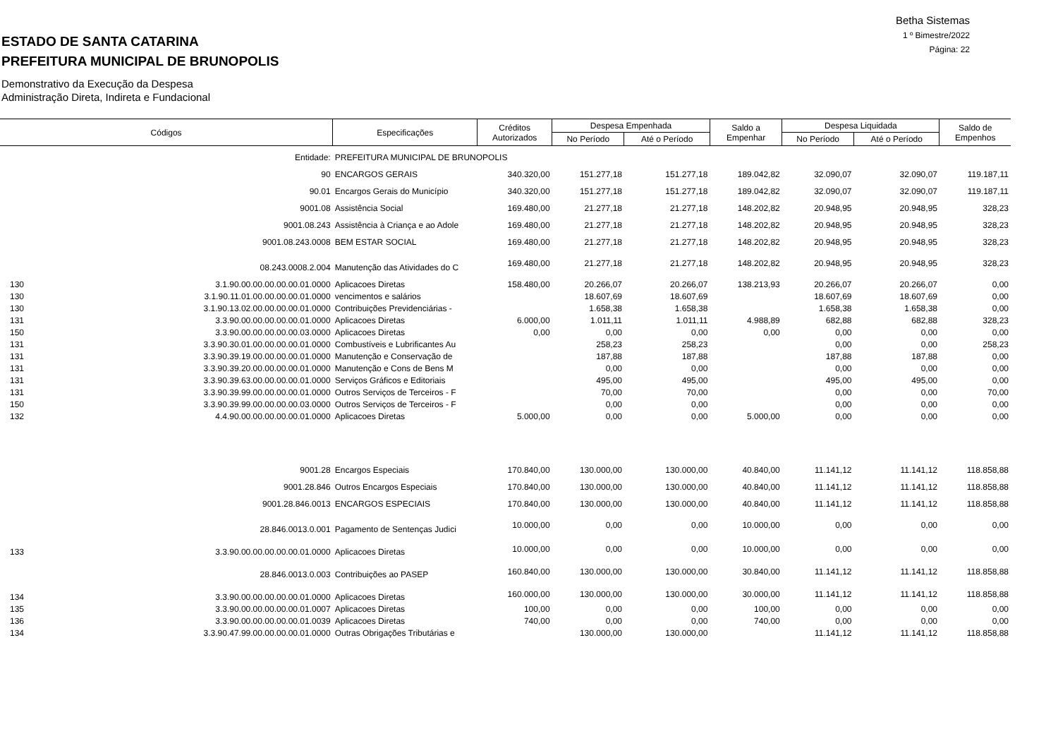Betha Sistemas
1 º Bimestre/2022
Página: 22
ESTADO DE SANTA CATARINA
PREFEITURA MUNICIPAL DE BRUNOPOLIS
Demonstrativo da Execução da Despesa
Administração Direta, Indireta e Fundacional
| Códigos | | Especificações | Créditos Autorizados | Despesa Empenhada | | Saldo a Empenhar | Despesa Liquidada | | Saldo de Empenhos |
| --- | --- | --- | --- | --- | --- | --- | --- | --- | --- |
| | | | | No Período | Até o Período | | No Período | Até o Período | |
| | Entidade: | PREFEITURA MUNICIPAL DE BRUNOPOLIS | | | | | | | |
| | 90 | ENCARGOS GERAIS | 340.320,00 | 151.277,18 | 151.277,18 | 189.042,82 | 32.090,07 | 32.090,07 | 119.187,11 |
| | 90.01 | Encargos Gerais do Município | 340.320,00 | 151.277,18 | 151.277,18 | 189.042,82 | 32.090,07 | 32.090,07 | 119.187,11 |
| | 9001.08 | Assistência Social | 169.480,00 | 21.277,18 | 21.277,18 | 148.202,82 | 20.948,95 | 20.948,95 | 328,23 |
| | 9001.08.243 | Assistência à Criança e ao Adole | 169.480,00 | 21.277,18 | 21.277,18 | 148.202,82 | 20.948,95 | 20.948,95 | 328,23 |
| | 9001.08.243.0008 | BEM ESTAR SOCIAL | 169.480,00 | 21.277,18 | 21.277,18 | 148.202,82 | 20.948,95 | 20.948,95 | 328,23 |
| | 08.243.0008.2.004 | Manutenção das Atividades do C | 169.480,00 | 21.277,18 | 21.277,18 | 148.202,82 | 20.948,95 | 20.948,95 | 328,23 |
| 130 | 3.1.90.00.00.00.00.00.01.0000 | Aplicacoes Diretas | 158.480,00 | 20.266,07 | 20.266,07 | 138.213,93 | 20.266,07 | 20.266,07 | 0,00 |
| 130 | 3.1.90.11.01.00.00.00.00.01.0000 | vencimentos e salários | | 18.607,69 | 18.607,69 | | 18.607,69 | 18.607,69 | 0,00 |
| 130 | 3.1.90.13.02.00.00.00.00.01.0000 | Contribuições Previdenciárias - | | 1.658,38 | 1.658,38 | | 1.658,38 | 1.658,38 | 0,00 |
| 131 | 3.3.90.00.00.00.00.00.01.0000 | Aplicacoes Diretas | 6.000,00 | 1.011,11 | 1.011,11 | 4.988,89 | 682,88 | 682,88 | 328,23 |
| 150 | 3.3.90.00.00.00.00.00.03.0000 | Aplicacoes Diretas | 0,00 | 0,00 | 0,00 | 0,00 | 0,00 | 0,00 | 0,00 |
| 131 | 3.3.90.30.01.00.00.00.00.01.0000 | Combustíveis e Lubrificantes Au | | 258,23 | 258,23 | | 0,00 | 0,00 | 258,23 |
| 131 | 3.3.90.39.19.00.00.00.00.01.0000 | Manutenção e Conservação de | | 187,88 | 187,88 | | 187,88 | 187,88 | 0,00 |
| 131 | 3.3.90.39.20.00.00.00.00.01.0000 | Manutenção e Cons de Bens M | | 0,00 | 0,00 | | 0,00 | 0,00 | 0,00 |
| 131 | 3.3.90.39.63.00.00.00.00.01.0000 | Serviços Gráficos e Editoriais | | 495,00 | 495,00 | | 495,00 | 495,00 | 0,00 |
| 131 | 3.3.90.39.99.00.00.00.00.01.0000 | Outros Serviços de Terceiros - F | | 70,00 | 70,00 | | 0,00 | 0,00 | 70,00 |
| 150 | 3.3.90.39.99.00.00.00.00.03.0000 | Outros Serviços de Terceiros - F | | 0,00 | 0,00 | | 0,00 | 0,00 | 0,00 |
| 132 | 4.4.90.00.00.00.00.00.01.0000 | Aplicacoes Diretas | 5.000,00 | 0,00 | 0,00 | 5.000,00 | 0,00 | 0,00 | 0,00 |
| | 9001.28 | Encargos Especiais | 170.840,00 | 130.000,00 | 130.000,00 | 40.840,00 | 11.141,12 | 11.141,12 | 118.858,88 |
| | 9001.28.846 | Outros Encargos Especiais | 170.840,00 | 130.000,00 | 130.000,00 | 40.840,00 | 11.141,12 | 11.141,12 | 118.858,88 |
| | 9001.28.846.0013 | ENCARGOS ESPECIAIS | 170.840,00 | 130.000,00 | 130.000,00 | 40.840,00 | 11.141,12 | 11.141,12 | 118.858,88 |
| | 28.846.0013.0.001 | Pagamento de Sentenças Judici | 10.000,00 | 0,00 | 0,00 | 10.000,00 | 0,00 | 0,00 | 0,00 |
| 133 | 3.3.90.00.00.00.00.00.01.0000 | Aplicacoes Diretas | 10.000,00 | 0,00 | 0,00 | 10.000,00 | 0,00 | 0,00 | 0,00 |
| | 28.846.0013.0.003 | Contribuições ao PASEP | 160.840,00 | 130.000,00 | 130.000,00 | 30.840,00 | 11.141,12 | 11.141,12 | 118.858,88 |
| 134 | 3.3.90.00.00.00.00.00.01.0000 | Aplicacoes Diretas | 160.000,00 | 130.000,00 | 130.000,00 | 30.000,00 | 11.141,12 | 11.141,12 | 118.858,88 |
| 135 | 3.3.90.00.00.00.00.00.01.0007 | Aplicacoes Diretas | 100,00 | 0,00 | 0,00 | 100,00 | 0,00 | 0,00 | 0,00 |
| 136 | 3.3.90.00.00.00.00.00.01.0039 | Aplicacoes Diretas | 740,00 | 0,00 | 0,00 | 740,00 | 0,00 | 0,00 | 0,00 |
| 134 | 3.3.90.47.99.00.00.00.00.01.0000 | Outras Obrigações Tributárias e | | 130.000,00 | 130.000,00 | | 11.141,12 | 11.141,12 | 118.858,88 |